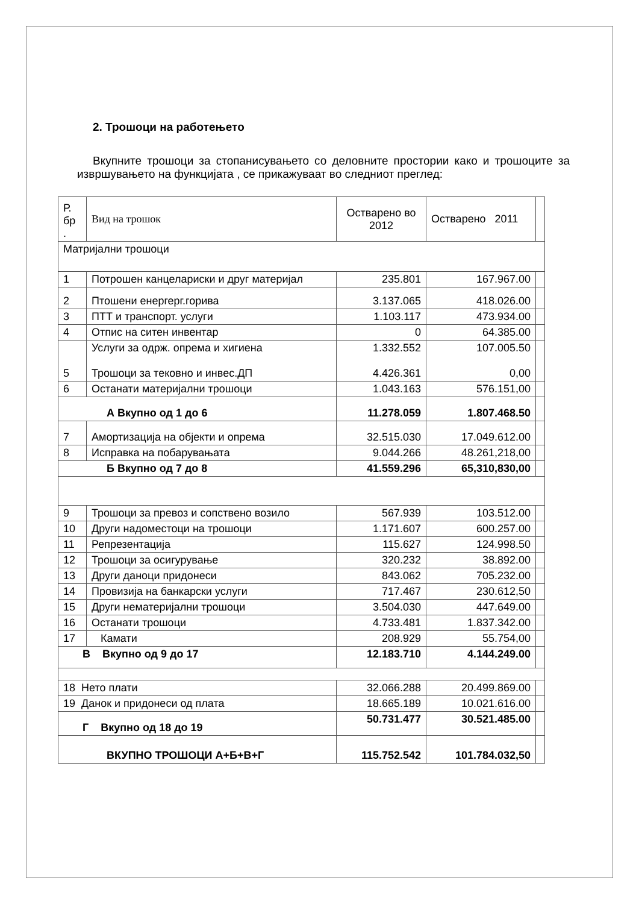2. Трошоци на работењето
Вкупните трошоци за стопанисувањето со деловните простории како и трошоците за извршувањето на функцијата , се прикажуваат во следниот преглед:
| Р. бр . | Вид на трошок | Остварено во 2012 | Остварено 2011 | |
| Матријални трошоци | | | | |
| 1 | Потрошен канцелариски и друг материјал | 235.801 | 167.967.00 | |
| 2 | Птошени енергерг.горива | 3.137.065 | 418.026.00 | |
| 3 | ПТТ и транспорт. услуги | 1.103.117 | 473.934.00 | |
| 4 | Отпис на ситен инвентар | 0 | 64.385.00 | |
| 5 | Услуги за одрж. опрема и хигиена Трошоци за тековно и инвес.ДП | 1.332.552 4.426.361 | 107.005.50 0,00 | |
| 6 | Останати материјални трошоци | 1.043.163 | 576.151,00 | |
| А Вкупно од 1 до 6 | | 11.278.059 | 1.807.468.50 | |
| 7 | Амортизација на објекти и опрема | 32.515.030 | 17.049.612.00 | |
| 8 | Исправка на побарувањата | 9.044.266 | 48.261,218,00 | |
| Б Вкупно од 7 до 8 | | 41.559.296 | 65,310,830,00 | |
| 9 | Трошоци за превоз и сопствено возило | 567.939 | 103.512.00 | |
| 10 | Други надоместоци на трошоци | 1.171.607 | 600.257.00 | |
| 11 | Репрезентација | 115.627 | 124.998.50 | |
| 12 | Трошоци за осигурување | 320.232 | 38.892.00 | |
| 13 | Други даноци придонеси | 843.062 | 705.232.00 | |
| 14 | Провизија на банкарски услуги | 717.467 | 230.612,50 | |
| 15 | Други нематеријални трошоци | 3.504.030 | 447.649.00 | |
| 16 | Останати трошоци | 4.733.481 | 1.837.342.00 | |
| 17 | Камати | 208.929 | 55.754,00 | |
| В Вкупно од 9 до 17 | | 12.183.710 | 4.144.249.00 | |
| 18 Нето плати | | 32.066.288 | 20.499.869.00 | |
| 19 Данок и придонеси од плата | | 18.665.189 | 10.021.616.00 | |
| Г Вкупно од 18 до 19 | | 50.731.477 | 30.521.485.00 | |
| ВКУПНО ТРОШОЦИ А+Б+В+Г | | 115.752.542 | 101.784.032,50 | |